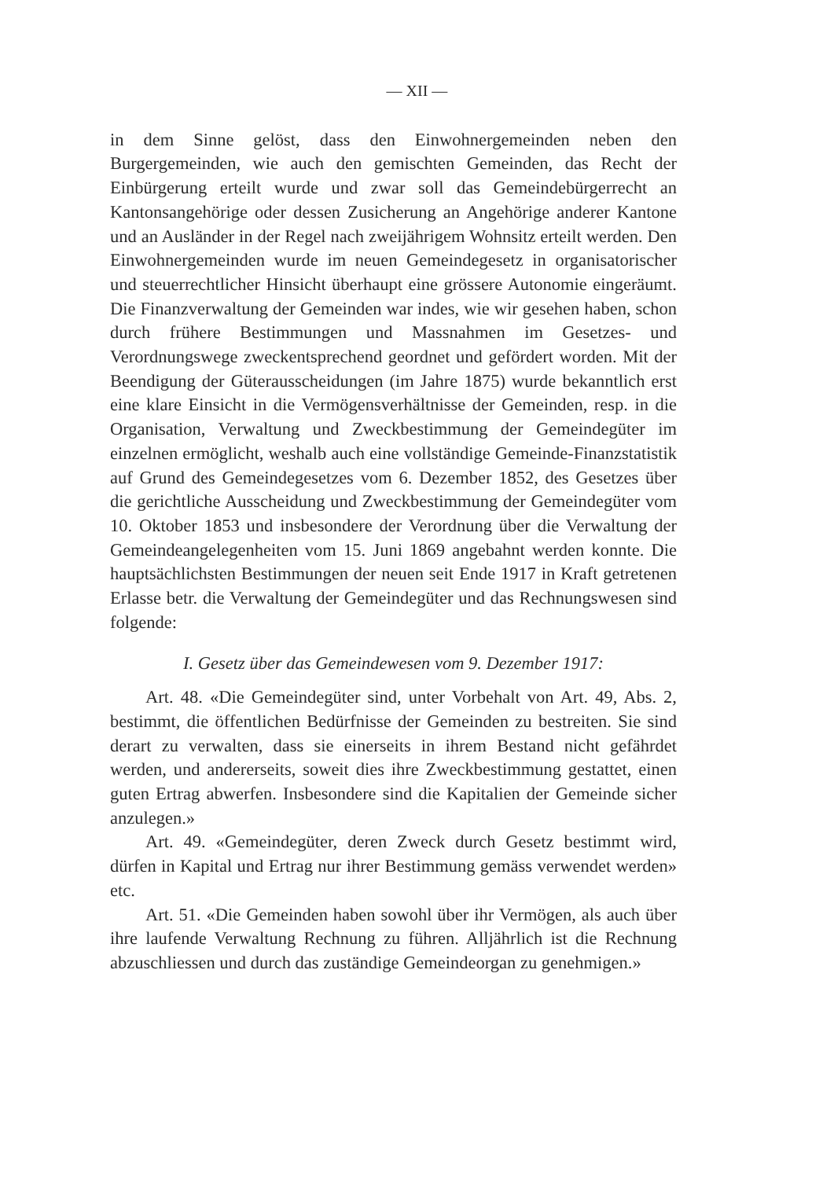— XII —
in dem Sinne gelöst, dass den Einwohnergemeinden neben den Burgergemeinden, wie auch den gemischten Gemeinden, das Recht der Einbürgerung erteilt wurde und zwar soll das Gemeindebürgerrecht an Kantonsangehörige oder dessen Zusicherung an Angehörige anderer Kantone und an Ausländer in der Regel nach zweijährigem Wohnsitz erteilt werden. Den Einwohnergemeinden wurde im neuen Gemeindegesetz in organisatorischer und steuerrechtlicher Hinsicht überhaupt eine grössere Autonomie eingeräumt. Die Finanzverwaltung der Gemeinden war indes, wie wir gesehen haben, schon durch frühere Bestimmungen und Massnahmen im Gesetzes- und Verordnungswege zweckentsprechend geordnet und gefördert worden. Mit der Beendigung der Güterausscheidungen (im Jahre 1875) wurde bekanntlich erst eine klare Einsicht in die Vermögensverhältnisse der Gemeinden, resp. in die Organisation, Verwaltung und Zweckbestimmung der Gemeindegüter im einzelnen ermöglicht, weshalb auch eine vollständige Gemeinde-Finanzstatistik auf Grund des Gemeindegesetzes vom 6. Dezember 1852, des Gesetzes über die gerichtliche Ausscheidung und Zweckbestimmung der Gemeindegüter vom 10. Oktober 1853 und insbesondere der Verordnung über die Verwaltung der Gemeindeangelegenheiten vom 15. Juni 1869 angebahnt werden konnte. Die hauptsächlichsten Bestimmungen der neuen seit Ende 1917 in Kraft getretenen Erlasse betr. die Verwaltung der Gemeindegüter und das Rechnungswesen sind folgende:
I. Gesetz über das Gemeindewesen vom 9. Dezember 1917:
Art. 48. «Die Gemeindegüter sind, unter Vorbehalt von Art. 49, Abs. 2, bestimmt, die öffentlichen Bedürfnisse der Gemeinden zu bestreiten. Sie sind derart zu verwalten, dass sie einerseits in ihrem Bestand nicht gefährdet werden, und andererseits, soweit dies ihre Zweckbestimmung gestattet, einen guten Ertrag abwerfen. Insbesondere sind die Kapitalien der Gemeinde sicher anzulegen.»
Art. 49. «Gemeindegüter, deren Zweck durch Gesetz bestimmt wird, dürfen in Kapital und Ertrag nur ihrer Bestimmung gemäss verwendet werden» etc.
Art. 51. «Die Gemeinden haben sowohl über ihr Vermögen, als auch über ihre laufende Verwaltung Rechnung zu führen. Alljährlich ist die Rechnung abzuschliessen und durch das zuständige Gemeindeorgan zu genehmigen.»